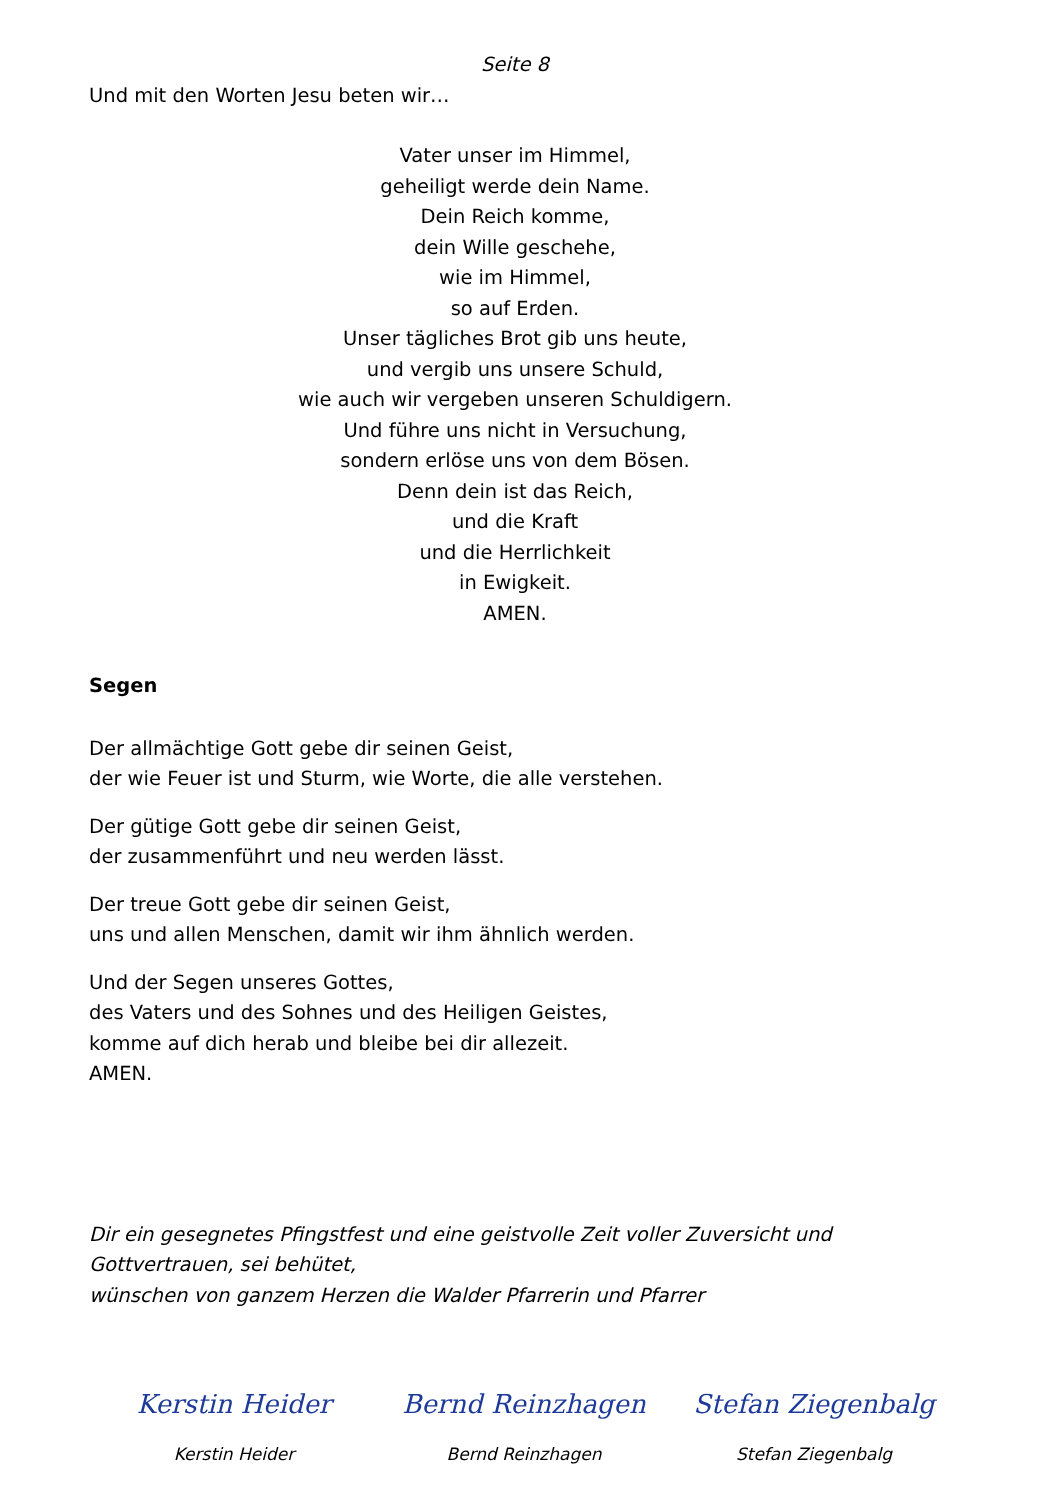Seite 8
Und mit den Worten Jesu beten wir…
Vater unser im Himmel,
geheiligt werde dein Name.
Dein Reich komme,
dein Wille geschehe,
wie im Himmel,
so auf Erden.
Unser tägliches Brot gib uns heute,
und vergib uns unsere Schuld,
wie auch wir vergeben unseren Schuldigern.
Und führe uns nicht in Versuchung,
sondern erlöse uns von dem Bösen.
Denn dein ist das Reich,
und die Kraft
und die Herrlichkeit
in Ewigkeit.
AMEN.
Segen
Der allmächtige Gott gebe dir seinen Geist,
der wie Feuer ist und Sturm, wie Worte, die alle verstehen.
Der gütige Gott gebe dir seinen Geist,
der zusammenführt und neu werden lässt.
Der treue Gott gebe dir seinen Geist,
uns und allen Menschen, damit wir ihm ähnlich werden.
Und der Segen unseres Gottes,
des Vaters und des Sohnes und des Heiligen Geistes,
komme auf dich herab und bleibe bei dir allezeit.
AMEN.
Dir ein gesegnetes Pfingstfest und eine geistvolle Zeit voller Zuversicht und Gottvertrauen, sei behütet,
wünschen von ganzem Herzen die Walder Pfarrerin und Pfarrer
Kerstin Heider
Kerstin Heider
Bernd Reinzhagen
Bernd Reinzhagen
Stefan Ziegenbalg
Stefan Ziegenbalg